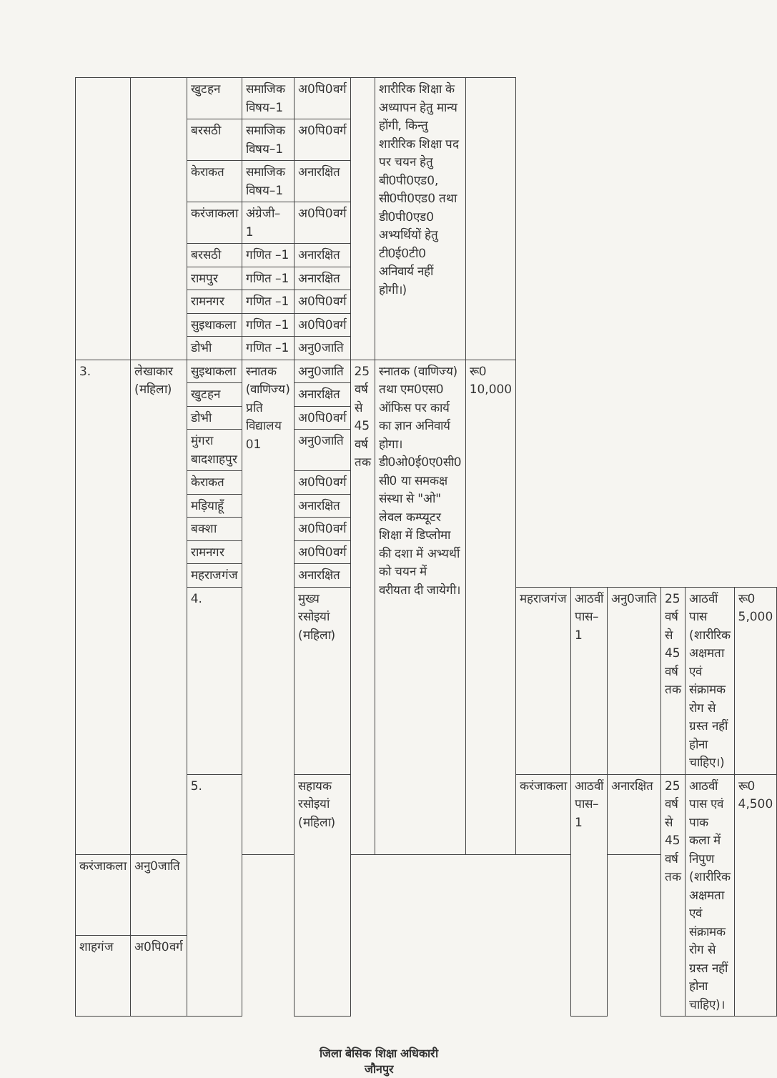| | | खुटहन | समाजिक विषय–1 | अ0पि0वर्ग | | शारीरिक शिक्षा के अध्यापन हेतु मान्य होंगी, किन्तु शारीरिक शिक्षा पद पर चयन हेतु बी0पी0एड0, सी0पी0एड0 तथा डी0पी0एड0 अभ्यर्थियों हेतु टी0ई0टी0 अनिवार्य नहीं होगी।) | | | | | | | |
| | | बरसठी | समाजिक विषय–1 | अ0पि0वर्ग | | | | | | | | | |
| | | केराकत | समाजिक विषय–1 | अनारक्षित | | | | | | | | | |
| | | करंजाकला | अंग्रेजी– 1 | अ0पि0वर्ग | | | | | | | | | |
| | | बरसठी | गणित –1 | अनारक्षित | | | | | | | | | |
| | | रामपुर | गणित –1 | अनारक्षित | | | | | | | | | |
| | | रामनगर | गणित –1 | अ0पि0वर्ग | | | | | | | | | |
| | | सुइथाकला | गणित –1 | अ0पि0वर्ग | | | | | | | | | |
| | | डोभी | गणित –1 | अनु0जाति | | | | | | | | | |
| 3. | लेखाकार (महिला) | सुइथाकला | स्नातक (वाणिज्य) प्रति विद्यालय 01 | अनु0जाति | 25 वर्ष से 45 वर्ष तक | स्नातक (वाणिज्य) तथा एम0एस0 ऑफिस पर कार्य का ज्ञान अनिवार्य होगा। डी0ओ0ई0ए0सी0 सी0 या समकक्ष संस्था से "ओ" लेवल कम्प्यूटर शिक्षा में डिप्लोमा की दशा में अभ्यर्थी को चयन में वरीयता दी जायेगी। | रू0 10,000 | | | | | | |
| | | खुटहन | | अनारक्षित | | | | | | | | | |
| | | डोभी | | अ0पि0वर्ग | | | | | | | | | |
| | | मुंगरा बादशाहपुर | | अनु0जाति | | | | | | | | | |
| | | केराकत | | अ0पि0वर्ग | | | | | | | | | |
| | | मड़ियाहूँ | | अनारक्षित | | | | | | | | | |
| | | बक्शा | | अ0पि0वर्ग | | | | | | | | | |
| | | रामनगर | | अ0पि0वर्ग | | | | | | | | | |
| | | महराजगंज | | अनारक्षित | | | | | | | | | |
| | | 4. | | मुख्य रसोइयां (महिला) | | | | महराजगंज | आठवीं पास–1 | अनु0जाति | 25 वर्ष से 45 वर्ष तक | आठवीं पास (शारीरिक अक्षमता एवं संक्रामक रोग से ग्रस्त नहीं होना चाहिए।) | रू0 5,000 |
| | | 5. | | सहायक रसोइयां (महिला) | | | | करंजाकला | आठवीं पास–1 | अनारक्षित | 25 वर्ष से 45 वर्ष तक | आठवीं पास एवं पाक कला में निपुण (शारीरिक अक्षमता एवं संक्रामक रोग से ग्रस्त नहीं होना चाहिए)। | रू0 4,500 |
| करंजाकला | अनु0जाति | | | | | | | | | | | | |
| शाहगंज | अ0पि0वर्ग | | | | | | | | | | | | |
जिला बेसिक शिक्षा अधिकारी
जौनपुर